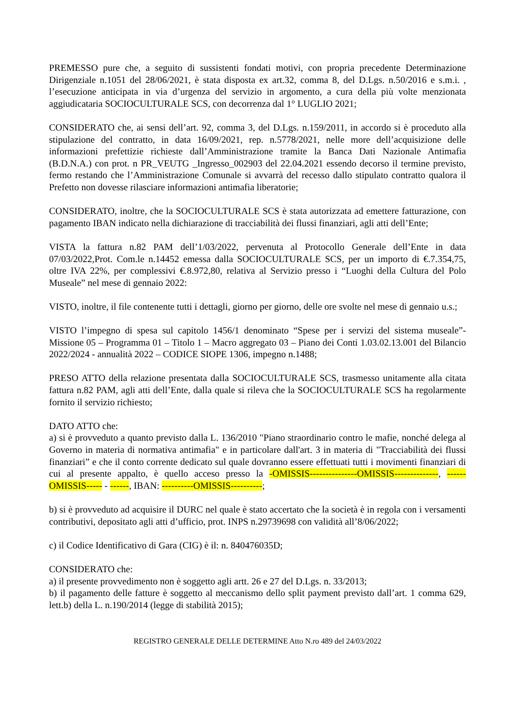PREMESSO pure che, a seguito di sussistenti fondati motivi, con propria precedente Determinazione Dirigenziale n.1051 del 28/06/2021, è stata disposta ex art.32, comma 8, del D.Lgs. n.50/2016 e s.m.i. , l’esecuzione anticipata in via d’urgenza del servizio in argomento, a cura della più volte menzionata aggiudicataria SOCIOCULTURALE SCS, con decorrenza dal 1° LUGLIO 2021;
CONSIDERATO che, ai sensi dell’art. 92, comma 3, del D.Lgs. n.159/2011, in accordo si è proceduto alla stipulazione del contratto, in data 16/09/2021, rep. n.5778/2021, nelle more dell’acquisizione delle informazioni prefettizie richieste dall’Amministrazione tramite la Banca Dati Nazionale Antimafia (B.D.N.A.) con prot. n PR_VEUTG _Ingresso_002903 del 22.04.2021 essendo decorso il termine previsto, fermo restando che l’Amministrazione Comunale si avvarrà del recesso dallo stipulato contratto qualora il Prefetto non dovesse rilasciare informazioni antimafia liberatorie;
CONSIDERATO, inoltre, che la SOCIOCULTURALE SCS è stata autorizzata ad emettere fatturazione, con pagamento IBAN indicato nella dichiarazione di tracciabilità dei flussi finanziari, agli atti dell’Ente;
VISTA la fattura n.82 PAM dell’1/03/2022, pervenuta al Protocollo Generale dell’Ente in data 07/03/2022,Prot. Com.le n.14452 emessa dalla SOCIOCULTURALE SCS, per un importo di €.7.354,75, oltre IVA 22%, per complessivi €.8.972,80, relativa al Servizio presso i “Luoghi della Cultura del Polo Museale” nel mese di gennaio 2022:
VISTO, inoltre, il file contenente tutti i dettagli, giorno per giorno, delle ore svolte nel mese di gennaio u.s.;
VISTO l’impegno di spesa sul capitolo 1456/1 denominato “Spese per i servizi del sistema museale”- Missione 05 – Programma 01 – Titolo 1 – Macro aggregato 03 – Piano dei Conti 1.03.02.13.001 del Bilancio 2022/2024 - annualità 2022 – CODICE SIOPE 1306, impegno n.1488;
PRESO ATTO della relazione presentata dalla SOCIOCULTURALE SCS, trasmesso unitamente alla citata fattura n.82 PAM, agli atti dell’Ente, dalla quale si rileva che la SOCIOCULTURALE SCS ha regolarmente fornito il servizio richiesto;
DATO ATTO che:
a) si è provveduto a quanto previsto dalla L. 136/2010 "Piano straordinario contro le mafie, nonché delega al Governo in materia di normativa antimafia" e in particolare dall'art. 3 in materia di "Tracciabilità dei flussi finanziari” e che il conto corrente dedicato sul quale dovranno essere effettuati tutti i movimenti finanziari di cui al presente appalto, è quello acceso presso la -OMISSIS---------------OMISSIS--------------, ------OMISSIS----- - ------, IBAN: ----------OMISSIS----------;
b) si è provveduto ad acquisire il DURC nel quale è stato accertato che la società è in regola con i versamenti contributivi, depositato agli atti d’ufficio, prot. INPS n.29739698 con validità all’8/06/2022;
c) il Codice Identificativo di Gara (CIG) è il: n. 840476035D;
CONSIDERATO che:
a) il presente provvedimento non è soggetto agli artt. 26 e 27 del D.Lgs. n. 33/2013;
b) il pagamento delle fatture è soggetto al meccanismo dello split payment previsto dall’art. 1 comma 629, lett.b) della L. n.190/2014 (legge di stabilità 2015);
REGISTRO GENERALE DELLE DETERMINE Atto N.ro 489 del 24/03/2022